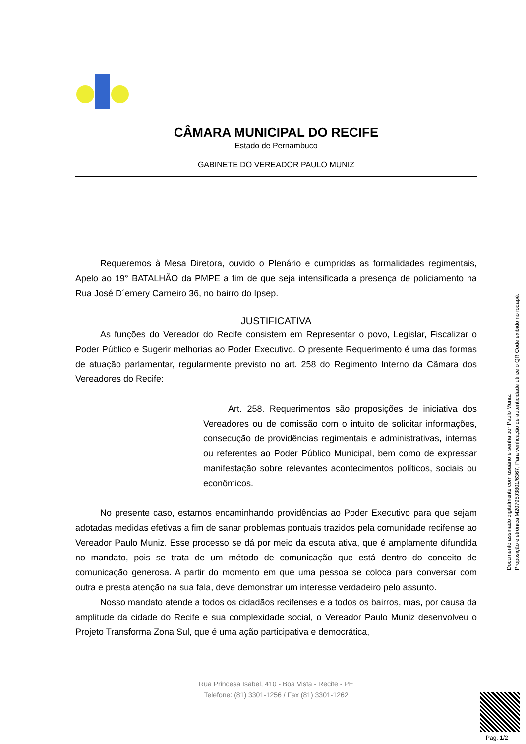CÂMARA MUNICIPAL DO RECIFE
Estado de Pernambuco
GABINETE DO VEREADOR PAULO MUNIZ
Requeremos à Mesa Diretora, ouvido o Plenário e cumpridas as formalidades regimentais, Apelo ao 19° BATALHÃO da PMPE a fim de que seja intensificada a presença de policiamento na Rua José D´emery Carneiro 36, no bairro do Ipsep.
JUSTIFICATIVA
As funções do Vereador do Recife consistem em Representar o povo, Legislar, Fiscalizar o Poder Público e Sugerir melhorias ao Poder Executivo. O presente Requerimento é uma das formas de atuação parlamentar, regularmente previsto no art. 258 do Regimento Interno da Câmara dos Vereadores do Recife:
Art. 258. Requerimentos são proposições de iniciativa dos Vereadores ou de comissão com o intuito de solicitar informações, consecução de providências regimentais e administrativas, internas ou referentes ao Poder Público Municipal, bem como de expressar manifestação sobre relevantes acontecimentos políticos, sociais ou econômicos.
No presente caso, estamos encaminhando providências ao Poder Executivo para que sejam adotadas medidas efetivas a fim de sanar problemas pontuais trazidos pela comunidade recifense ao Vereador Paulo Muniz. Esse processo se dá por meio da escuta ativa, que é amplamente difundida no mandato, pois se trata de um método de comunicação que está dentro do conceito de comunicação generosa. A partir do momento em que uma pessoa se coloca para conversar com outra e presta atenção na sua fala, deve demonstrar um interesse verdadeiro pelo assunto.
Nosso mandato atende a todos os cidadãos recifenses e a todos os bairros, mas, por causa da amplitude da cidade do Recife e sua complexidade social, o Vereador Paulo Muniz desenvolveu o Projeto Transforma Zona Sul, que é uma ação participativa e democrática,
Rua Princesa Isabel, 410 - Boa Vista - Recife - PE
Telefone: (81) 3301-1256 / Fax (81) 3301-1262
Documento assinado digitalmente com usuário e senha por Paulo Muniz.
Proposição eletrônica M207950380​1/6367, Para verificação de autenticidade utilize o QR Code exibido no rodapé.
Pag. 1/2